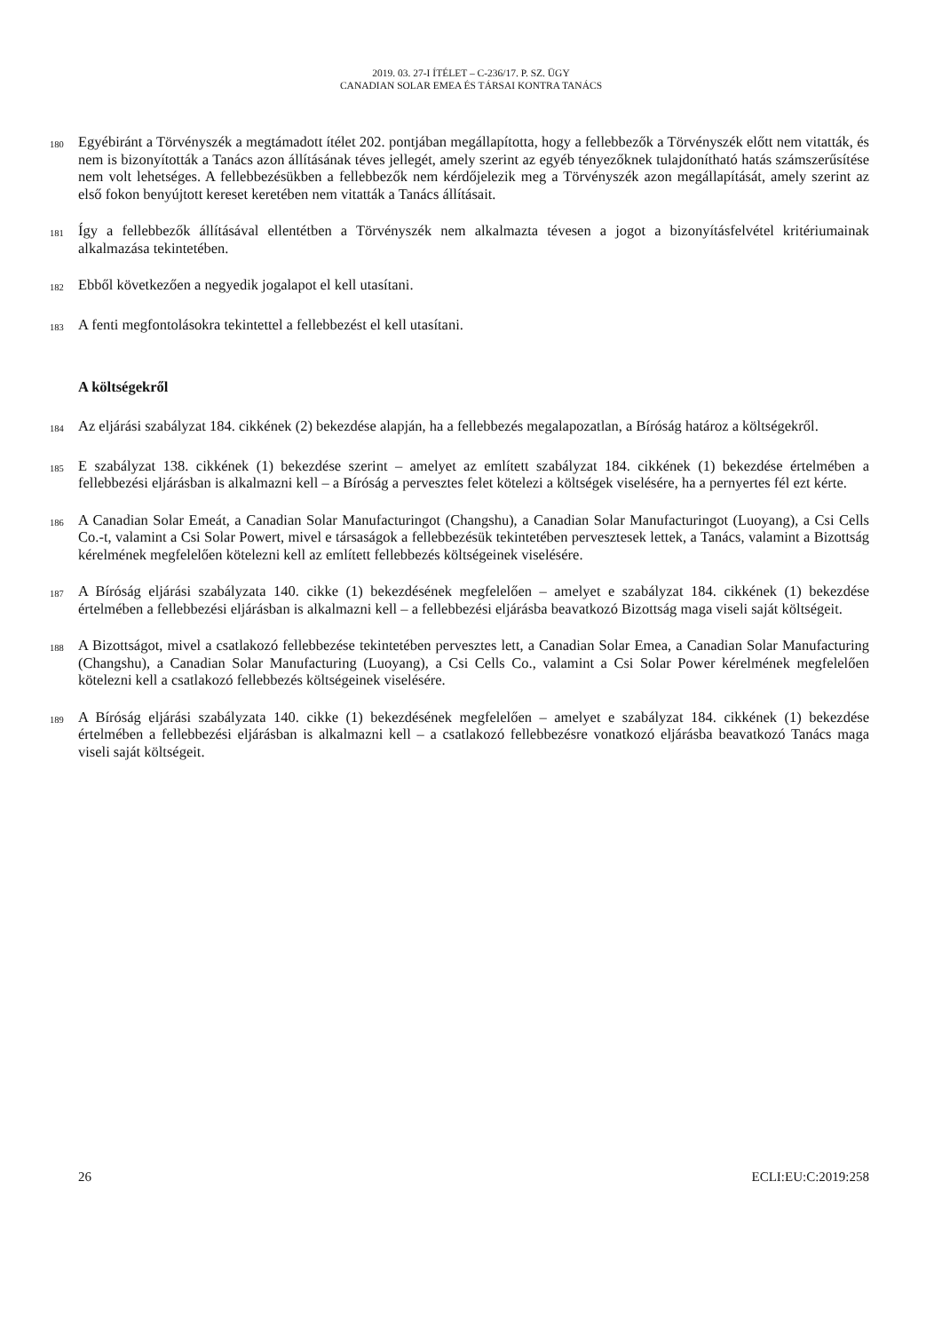2019. 03. 27-I ÍTÉLET – C-236/17. P. SZ. ÜGY
CANADIAN SOLAR EMEA ÉS TÁRSAI KONTRA TANÁCS
180 Egyébiránt a Törvényszék a megtámadott ítélet 202. pontjában megállapította, hogy a fellebbezők a Törvényszék előtt nem vitatták, és nem is bizonyították a Tanács azon állításának téves jellegét, amely szerint az egyéb tényezőknek tulajdonítható hatás számszerűsítése nem volt lehetséges. A fellebbezésükben a fellebbezők nem kérdőjelezik meg a Törvényszék azon megállapítását, amely szerint az első fokon benyújtott kereset keretében nem vitatták a Tanács állításait.
181 Így a fellebbezők állításával ellentétben a Törvényszék nem alkalmazta tévesen a jogot a bizonyításfelvétel kritériumainak alkalmazása tekintetében.
182 Ebből következően a negyedik jogalapot el kell utasítani.
183 A fenti megfontolásokra tekintettel a fellebbezést el kell utasítani.
A költségekről
184 Az eljárási szabályzat 184. cikkének (2) bekezdése alapján, ha a fellebbezés megalapozatlan, a Bíróság határoz a költségekről.
185 E szabályzat 138. cikkének (1) bekezdése szerint – amelyet az említett szabályzat 184. cikkének (1) bekezdése értelmében a fellebbezési eljárásban is alkalmazni kell – a Bíróság a pervesztes felet kötelezi a költségek viselésére, ha a pernyertes fél ezt kérte.
186 A Canadian Solar Emeát, a Canadian Solar Manufacturingot (Changshu), a Canadian Solar Manufacturingot (Luoyang), a Csi Cells Co.-t, valamint a Csi Solar Powert, mivel e társaságok a fellebbezésük tekintetében pervesztesek lettek, a Tanács, valamint a Bizottság kérelmének megfelelően kötelezni kell az említett fellebbezés költségeinek viselésére.
187 A Bíróság eljárási szabályzata 140. cikke (1) bekezdésének megfelelően – amelyet e szabályzat 184. cikkének (1) bekezdése értelmében a fellebbezési eljárásban is alkalmazni kell – a fellebbezési eljárásba beavatkozó Bizottság maga viseli saját költségeit.
188 A Bizottságot, mivel a csatlakozó fellebbezése tekintetében pervesztes lett, a Canadian Solar Emea, a Canadian Solar Manufacturing (Changshu), a Canadian Solar Manufacturing (Luoyang), a Csi Cells Co., valamint a Csi Solar Power kérelmének megfelelően kötelezni kell a csatlakozó fellebbezés költségeinek viselésére.
189 A Bíróság eljárási szabályzata 140. cikke (1) bekezdésének megfelelően – amelyet e szabályzat 184. cikkének (1) bekezdése értelmében a fellebbezési eljárásban is alkalmazni kell – a csatlakozó fellebbezésre vonatkozó eljárásba beavatkozó Tanács maga viseli saját költségeit.
26 ECLI:EU:C:2019:258